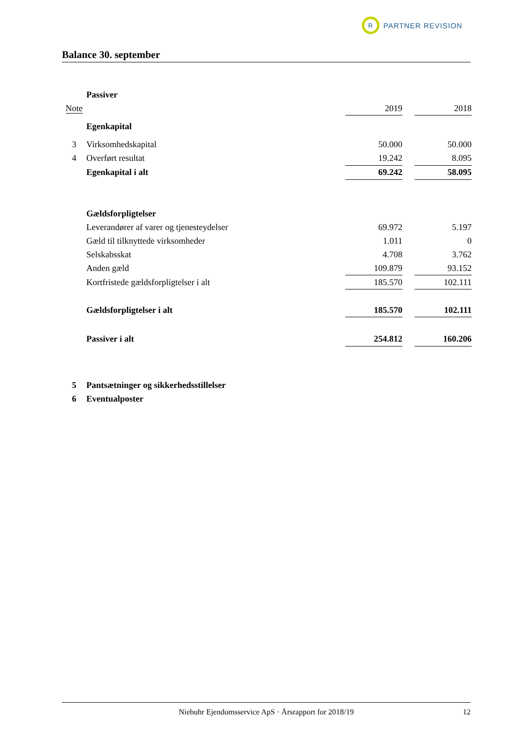R
PARTNER REVISION
Balance 30. september
| | Passiver | | | |
| Note | | 2019 | | 2018 |
| | Egenkapital | | | |
| 3 | Virksomhedskapital | 50.000 | | 50.000 |
| 4 | Overført resultat | 19.242 | | 8.095 |
| | Egenkapital i alt | 69.242 | | 58.095 |
| | Gældsforpligtelser | | | |
| | Leverandører af varer og tjenesteydelser | 69.972 | | 5.197 |
| | Gæld til tilknyttede virksomheder | 1.011 | | 0 |
| | Selskabsskat | 4.708 | | 3.762 |
| | Anden gæld | 109.879 | | 93.152 |
| | Kortfristede gældsforpligtelser i alt | 185.570 | | 102.111 |
| | Gældsforpligtelser i alt | 185.570 | | 102.111 |
| | Passiver i alt | 254.812 | | 160.206 |
| 5 | Pantsætninger og sikkerhedsstillelser | | | |
| 6 | Eventualposter | | | |
Niebuhr Ejendomsservice ApS · Årsrapport for 2018/19 12